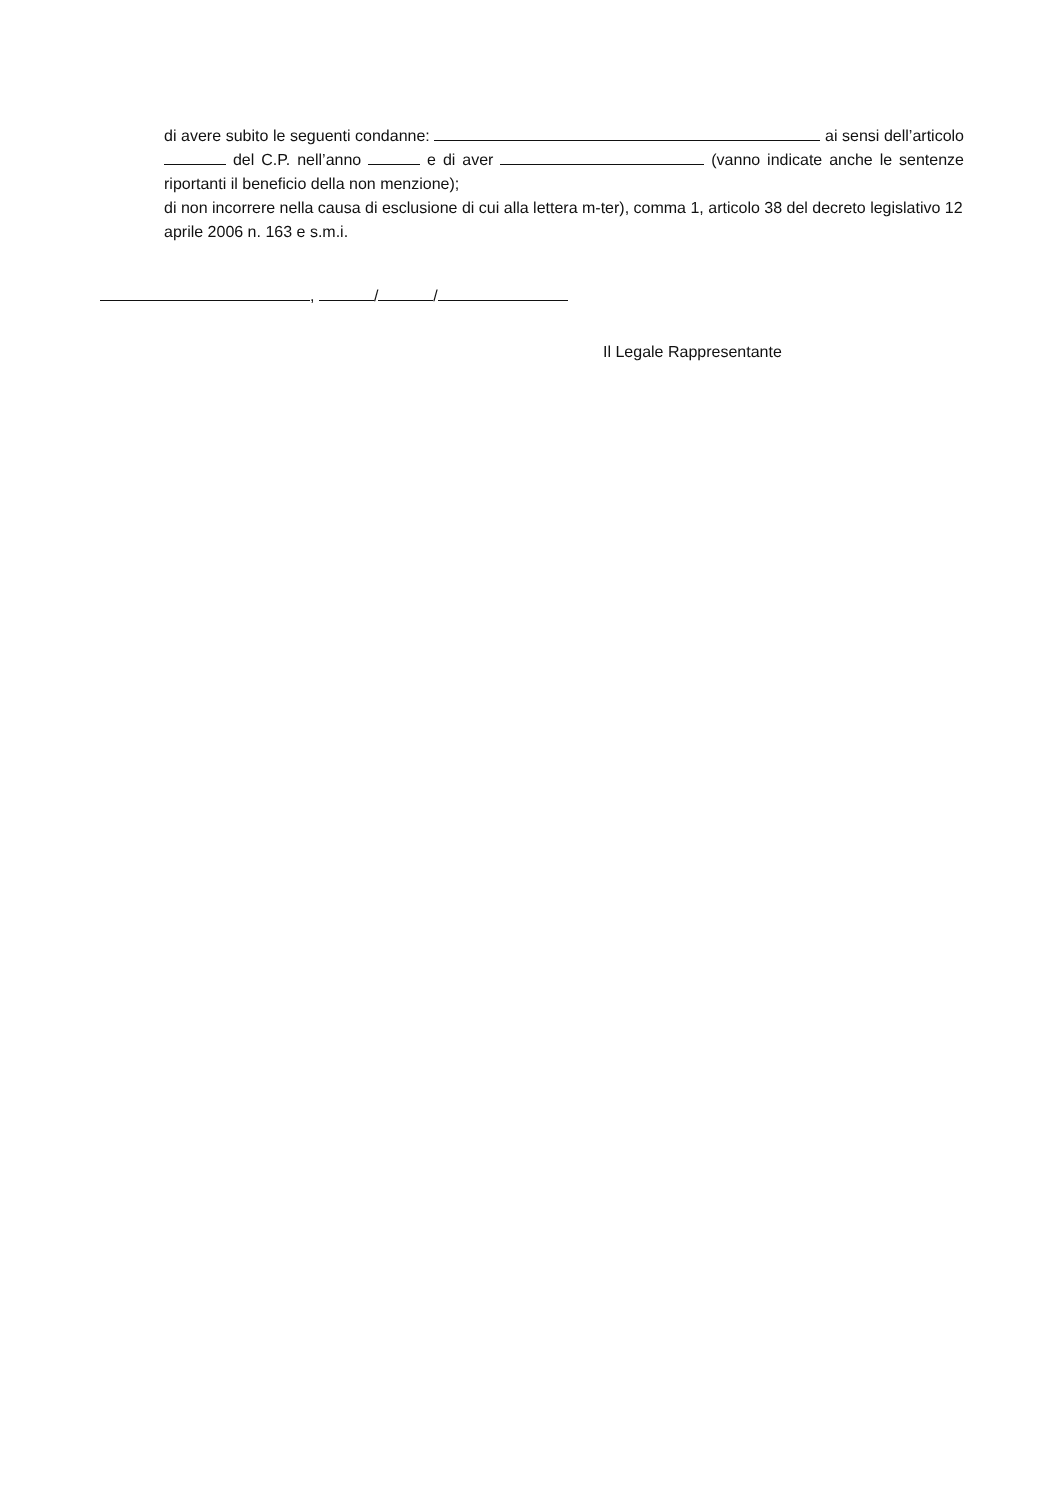di avere subito le seguenti condanne: ai sensi dell’articolo del C.P. nell’anno e di aver (vanno indicate anche le sentenze riportanti il beneficio della non menzione);
di non incorrere nella causa di esclusione di cui alla lettera m-ter), comma 1, articolo 38 del decreto legislativo 12 aprile 2006 n. 163 e s.m.i.
, / /
Il Legale Rappresentante